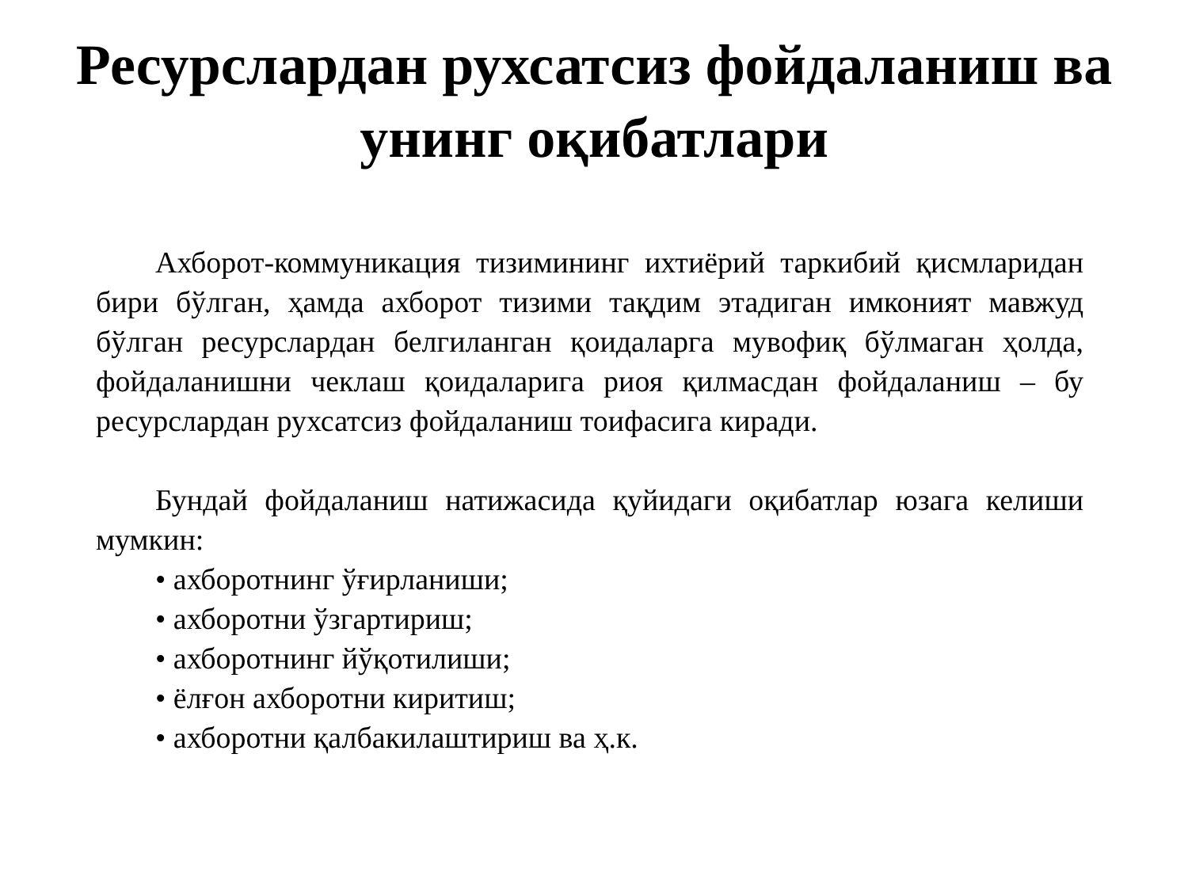Ресурслардан рухсатсиз фойдаланиш ва
унинг оқибатлари
Ахборот-коммуникация тизимининг ихтиёрий таркибий қисмларидан бири бўлган, ҳамда ахборот тизими тақдим этадиган имконият мавжуд бўлган ресурслардан белгиланган қоидаларга мувофиқ бўлмаган ҳолда, фойдаланишни чеклаш қоидаларига риоя қилмасдан фойдаланиш – бу ресурслардан рухсатсиз фойдаланиш тоифасига киради.
Бундай фойдаланиш натижасида қуйидаги оқибатлар юзага келиши мумкин:
• ахборотнинг ўғирланиши;
• ахборотни ўзгартириш;
• ахборотнинг йўқотилиши;
• ёлғон ахборотни киритиш;
• ахборотни қалбакилаштириш ва ҳ.к.